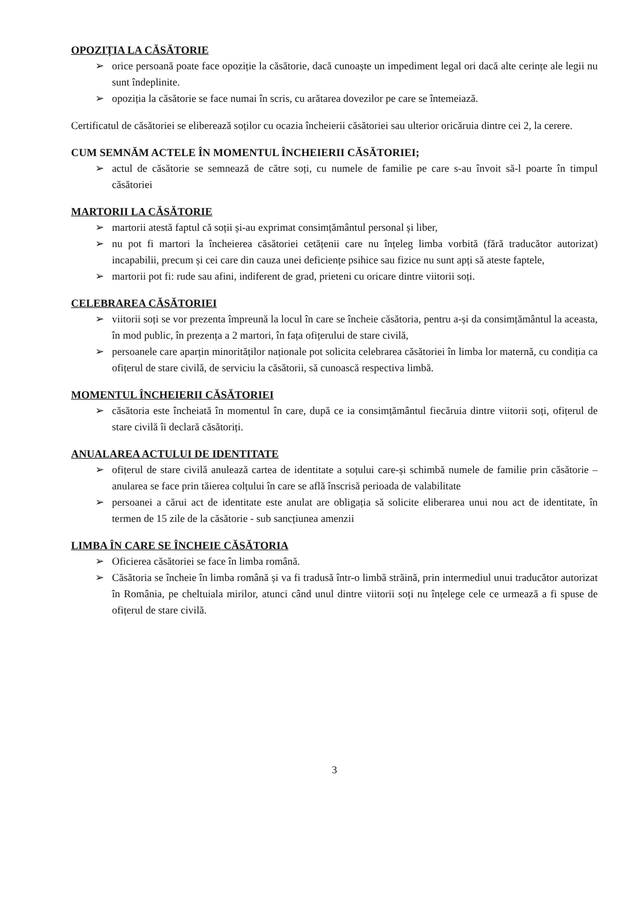OPOZIȚIA LA CĂSĂTORIE
➢ orice persoană poate face opoziție la căsătorie, dacă cunoaște un impediment legal ori dacă alte cerințe ale legii nu sunt îndeplinite.
➢ opoziția la căsătorie se face numai în scris, cu arătarea dovezilor pe care se întemeiază.
Certificatul de căsătoriei se eliberează soților cu ocazia încheierii căsătoriei sau ulterior oricăruia dintre cei 2, la cerere.
CUM SEMNĂM ACTELE ÎN MOMENTUL ÎNCHEIERII CĂSĂTORIEI;
➢ actul de căsătorie se semnează de către soți, cu numele de familie pe care s-au învoit să-l poarte în timpul căsătoriei
MARTORII LA CĂSĂTORIE
➢ martorii atestă faptul că soții și-au exprimat consimțământul personal și liber,
➢ nu pot fi martori la încheierea căsătoriei cetățenii care nu înțeleg limba vorbită (fără traducător autorizat) incapabilii, precum și cei care din cauza unei deficiențe psihice sau fizice nu sunt apți să ateste faptele,
➢ martorii pot fi: rude sau afini, indiferent de grad, prieteni cu oricare dintre viitorii soți.
CELEBRAREA CĂSĂTORIEI
➢ viitorii soți se vor prezenta împreună la locul în care se încheie căsătoria, pentru a-și da consimțământul la aceasta, în mod public, în prezența a 2 martori, în fața ofițerului de stare civilă,
➢ persoanele care aparțin minorităților naționale pot solicita celebrarea căsătoriei în limba lor maternă, cu condiția ca ofițerul de stare civilă, de serviciu la căsătorii, să cunoască respectiva limbă.
MOMENTUL ÎNCHEIERII CĂSĂTORIEI
➢ căsătoria este încheiată în momentul în care, după ce ia consimțământul fiecăruia dintre viitorii soți, ofițerul de stare civilă îi declară căsătoriți.
ANUALAREA ACTULUI DE IDENTITATE
➢ ofițerul de stare civilă anulează cartea de identitate a soțului care-și schimbă numele de familie prin căsătorie – anularea se face prin tăierea colțului în care se află înscrisă perioada de valabilitate
➢ persoanei a cărui act de identitate este anulat are obligația să solicite eliberarea unui nou act de identitate, în termen de 15 zile de la căsătorie - sub sancțiunea amenzii
LIMBA ÎN CARE SE ÎNCHEIE CĂSĂTORIA
➢ Oficierea căsătoriei se face în limba română.
➢ Căsătoria se încheie în limba română și va fi tradusă într-o limbă străină, prin intermediul unui traducător autorizat în România, pe cheltuiala mirilor, atunci când unul dintre viitorii soți nu înțelege cele ce urmează a fi spuse de ofițerul de stare civilă.
3